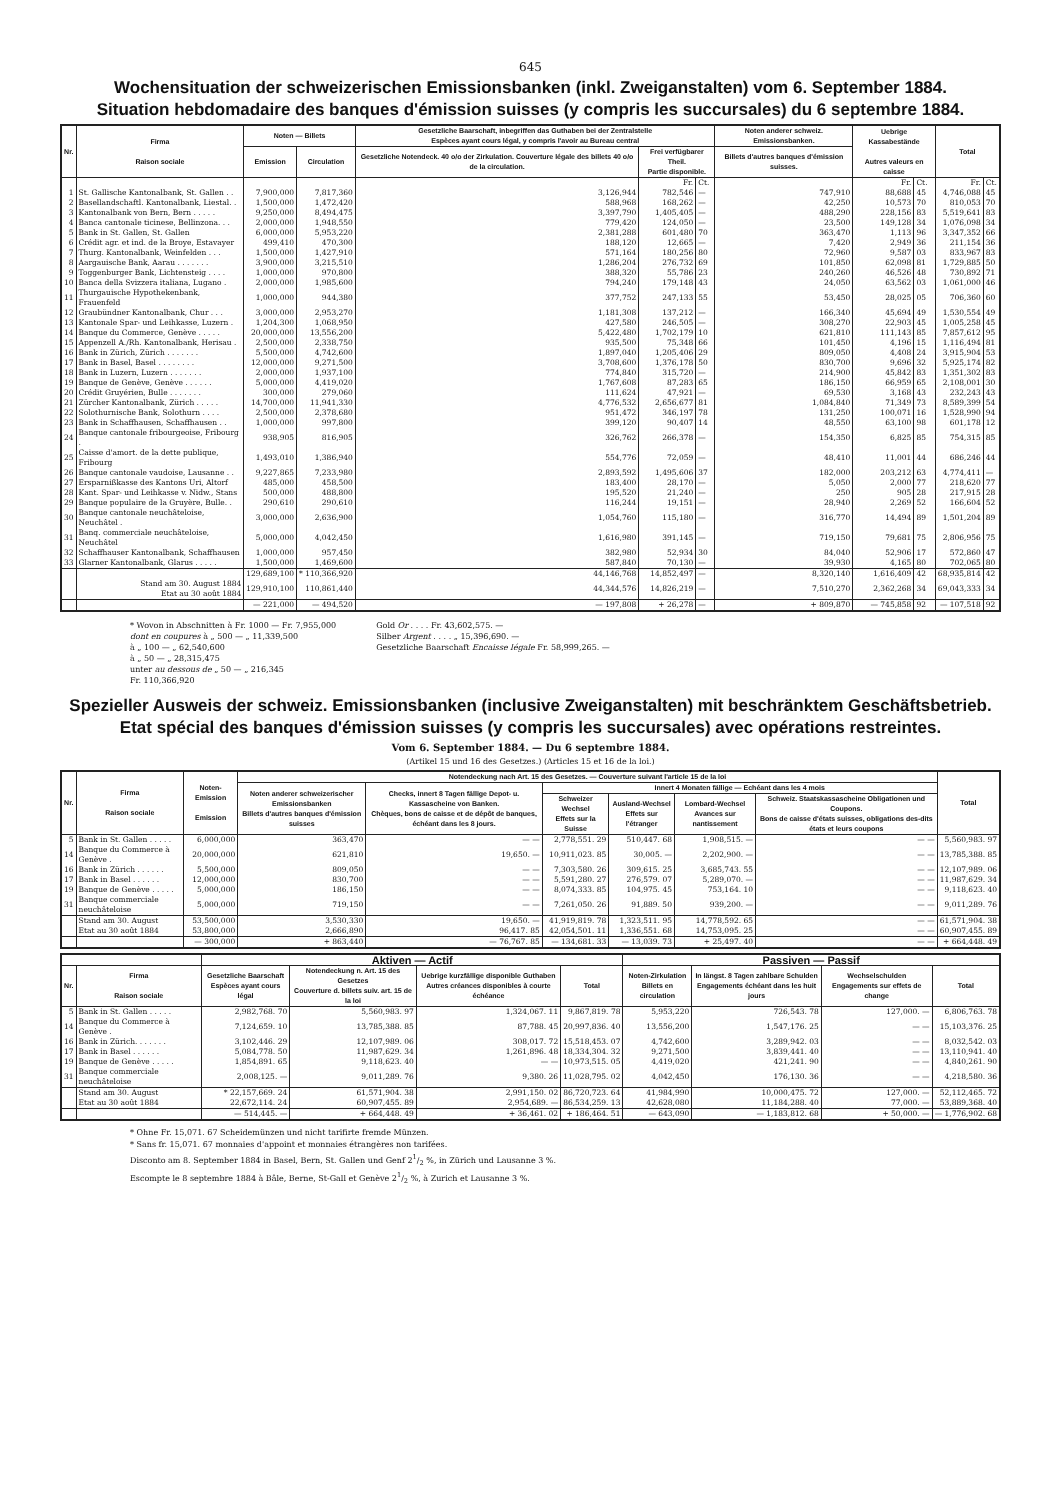645
Wochensituation der schweizerischen Emissionsbanken (inkl. Zweiganstalten) vom 6. September 1884.
Situation hebdomadaire des banques d'émission suisses (y compris les succursales) du 6 septembre 1884.
| Nr. | Firma Raison sociale | Noten — Billets | | Gesetzliche Baarschaft, inbegriffen das Guthaben bei der Zentralstelle Espèces ayant cours légal, y compris l'avoir au Bureau central | | | Noten anderer schweiz. Emissionsbanken. | Uebrige Kassabestände Autres valeurs en caisse | | Total | |
| --- | --- | --- | --- | --- | --- | --- | --- | --- | --- | --- | --- |
| | | Emission | Circulation | Gesetzliche Notendeck. 40 o/o der Zirkulation. Couverture légale des billets 40 o/o de la circulation. | Frei verfügbarer Theil. Partie disponible. | | Billets d'autres banques d'émission suisses. | | | | |
| | | | | | Fr. | Ct. | | Fr. | Ct. | Fr. | Ct. |
| 1 | St. Gallische Kantonalbank, St. Gallen . . | 7,900,000 | 7,817,360 | 3,126,944 | 782,546 | — | 747,910 | 88,688 | 45 | 4,746,088 | 45 |
| 2 | Basellandschaftl. Kantonalbank, Liestal. . | 1,500,000 | 1,472,420 | 588,968 | 168,262 | — | 42,250 | 10,573 | 70 | 810,053 | 70 |
| 3 | Kantonalbank von Bern, Bern . . . . . | 9,250,000 | 8,494,475 | 3,397,790 | 1,405,405 | — | 488,290 | 228,156 | 83 | 5,519,641 | 83 |
| 4 | Banca cantonale ticinese, Bellinzona. . . | 2,000,000 | 1,948,550 | 779,420 | 124,050 | — | 23,500 | 149,128 | 34 | 1,076,098 | 34 |
| 5 | Bank in St. Gallen, St. Gallen | 6,000,000 | 5,953,220 | 2,381,288 | 601,480 | 70 | 363,470 | 1,113 | 96 | 3,347,352 | 66 |
| 6 | Crédit agr. et ind. de la Broye, Estavayer | 499,410 | 470,300 | 188,120 | 12,665 | — | 7,420 | 2,949 | 36 | 211,154 | 36 |
| 7 | Thurg. Kantonalbank, Weinfelden . . . | 1,500,000 | 1,427,910 | 571,164 | 180,256 | 80 | 72,960 | 9,587 | 03 | 833,967 | 83 |
| 8 | Aargauische Bank, Aarau . . . . . . . | 3,900,000 | 3,215,510 | 1,286,204 | 276,732 | 69 | 101,850 | 62,098 | 81 | 1,729,885 | 50 |
| 9 | Toggenburger Bank, Lichtensteig . . . . | 1,000,000 | 970,800 | 388,320 | 55,786 | 23 | 240,260 | 46,526 | 48 | 730,892 | 71 |
| 10 | Banca della Svizzera italiana, Lugano . | 2,000,000 | 1,985,600 | 794,240 | 179,148 | 43 | 24,050 | 63,562 | 03 | 1,061,000 | 46 |
| 11 | Thurgauische Hypothekenbank, Frauenfeld | 1,000,000 | 944,380 | 377,752 | 247,133 | 55 | 53,450 | 28,025 | 05 | 706,360 | 60 |
| 12 | Graubündner Kantonalbank, Chur . . . | 3,000,000 | 2,953,270 | 1,181,308 | 137,212 | — | 166,340 | 45,694 | 49 | 1,530,554 | 49 |
| 13 | Kantonale Spar- und Leihkasse, Luzern . | 1,204,300 | 1,068,950 | 427,580 | 246,505 | — | 308,270 | 22,903 | 45 | 1,005,258 | 45 |
| 14 | Banque du Commerce, Genève . . . . . | 20,000,000 | 13,556,200 | 5,422,480 | 1,702,179 | 10 | 621,810 | 111,143 | 85 | 7,857,612 | 95 |
| 15 | Appenzell A./Rh. Kantonalbank, Herisau . | 2,500,000 | 2,338,750 | 935,500 | 75,348 | 66 | 101,450 | 4,196 | 15 | 1,116,494 | 81 |
| 16 | Bank in Zürich, Zürich . . . . . . . | 5,500,000 | 4,742,600 | 1,897,040 | 1,205,406 | 29 | 809,050 | 4,408 | 24 | 3,915,904 | 53 |
| 17 | Bank in Basel, Basel . . . . . . . . | 12,000,000 | 9,271,500 | 3,708,600 | 1,376,178 | 50 | 830,700 | 9,696 | 32 | 5,925,174 | 82 |
| 18 | Bank in Luzern, Luzern . . . . . . . | 2,000,000 | 1,937,100 | 774,840 | 315,720 | — | 214,900 | 45,842 | 83 | 1,351,302 | 83 |
| 19 | Banque de Genève, Genève . . . . . . | 5,000,000 | 4,419,020 | 1,767,608 | 87,283 | 65 | 186,150 | 66,959 | 65 | 2,108,001 | 30 |
| 20 | Crédit Gruyérien, Bulle . . . . . . . | 300,000 | 279,060 | 111,624 | 47,921 | — | 69,530 | 3,168 | 43 | 232,243 | 43 |
| 21 | Zürcher Kantonalbank, Zürich . . . . . | 14,700,000 | 11,941,330 | 4,776,532 | 2,656,677 | 81 | 1,084,840 | 71,349 | 73 | 8,589,399 | 54 |
| 22 | Solothurnische Bank, Solothurn . . . . | 2,500,000 | 2,378,680 | 951,472 | 346,197 | 78 | 131,250 | 100,071 | 16 | 1,528,990 | 94 |
| 23 | Bank in Schaffhausen, Schaffhausen . . | 1,000,000 | 997,800 | 399,120 | 90,407 | 14 | 48,550 | 63,100 | 98 | 601,178 | 12 |
| 24 | Banque cantonale fribourgeoise, Fribourg . | 938,905 | 816,905 | 326,762 | 266,378 | — | 154,350 | 6,825 | 85 | 754,315 | 85 |
| 25 | Caisse d'amort. de la dette publique, Fribourg | 1,493,010 | 1,386,940 | 554,776 | 72,059 | — | 48,410 | 11,001 | 44 | 686,246 | 44 |
| 26 | Banque cantonale vaudoise, Lausanne . . | 9,227,865 | 7,233,980 | 2,893,592 | 1,495,606 | 37 | 182,000 | 203,212 | 63 | 4,774,411 | — |
| 27 | Ersparnißkasse des Kantons Uri, Altorf | 485,000 | 458,500 | 183,400 | 28,170 | — | 5,050 | 2,000 | 77 | 218,620 | 77 |
| 28 | Kant. Spar- und Leihkasse v. Nidw., Stans | 500,000 | 488,800 | 195,520 | 21,240 | — | 250 | 905 | 28 | 217,915 | 28 |
| 29 | Banque populaire de la Gruyère, Bulle. . | 290,610 | 290,610 | 116,244 | 19,151 | — | 28,940 | 2,269 | 52 | 166,604 | 52 |
| 30 | Banque cantonale neuchâteloise, Neuchâtel . | 3,000,000 | 2,636,900 | 1,054,760 | 115,180 | — | 316,770 | 14,494 | 89 | 1,501,204 | 89 |
| 31 | Banq. commerciale neuchâteloise, Neuchâtel | 5,000,000 | 4,042,450 | 1,616,980 | 391,145 | — | 719,150 | 79,681 | 75 | 2,806,956 | 75 |
| 32 | Schaffhauser Kantonalbank, Schaffhausen | 1,000,000 | 957,450 | 382,980 | 52,934 | 30 | 84,040 | 52,906 | 17 | 572,860 | 47 |
| 33 | Glarner Kantonalbank, Glarus . . . . . | 1,500,000 | 1,469,600 | 587,840 | 70,130 | — | 39,930 | 4,165 | 80 | 702,065 | 80 |
| | | 129,689,100 | * 110,366,920 | 44,146,768 | 14,852,497 | — | 8,320,140 | 1,616,409 | 42 | 68,935,814 | 42 |
| | Stand am 30. August 1884 Etat au 30 août 1884 | 129,910,100 | 110,861,440 | 44,344,576 | 14,826,219 | — | 7,510,270 | 2,362,268 | 34 | 69,043,333 | 34 |
| | | — 221,000 | — 494,520 | — 197,808 | + 26,278 | — | + 809,870 | — 745,858 | 92 | — 107,518 | 92 |
* Wovon in Abschnitten à Fr. 1000 — Fr. 7,955,000
dont en coupures à „ 500 — „ 11,339,500
à „ 100 — „ 62,540,600
à „ 50 — „ 28,315,475
unter au dessous de „ 50 — „ 216,345
Fr. 110,366,920
Gold Or . . . . Fr. 43,602,575. —
Silber Argent . . . . „ 15,396,690. —
Gesetzliche Baarschaft Encaisse légale Fr. 58,999,265. —
Spezieller Ausweis der schweiz. Emissionsbanken (inclusive Zweiganstalten) mit beschränktem Geschäftsbetrieb.
Etat spécial des banques d'émission suisses (y compris les succursales) avec opérations restreintes.
Vom 6. September 1884. — Du 6 septembre 1884.
(Artikel 15 und 16 des Gesetzes.) (Articles 15 et 16 de la loi.)
| Nr. | Firma Raison sociale | Noten-Emission Emission | Notendeckung nach Art. 15 des Gesetzes. — Couverture suivant l'article 15 de la loi | | | | | | Total |
| --- | --- | --- | --- | --- | --- | --- | --- | --- | --- |
| | | | Noten anderer schweizerischer Emissionsbanken Billets d'autres banques d'émission suisses | Checks, innert 8 Tagen fällige Depot- u. Kassascheine von Banken. Chèques, bons de caisse et de dépôt de banques, échéant dans les 8 jours. | Innert 4 Monaten fällige — Echéant dans les 4 mois | | | | |
| | | | | | Schweizer Wechsel Effets sur la Suisse | Ausland-Wechsel Effets sur l'étranger | Lombard-Wechsel Avances sur nantissement | Schweiz. Staatskassascheine Obligationen und Coupons. Bons de caisse d'états suisses, obligations des-dits états et leurs coupons | |
| 5 | Bank in St. Gallen . . . . . | 6,000,000 | 363,470 | — — | 2,778,551. 29 | 510,447. 68 | 1,908,515. — | — — | 5,560,983. 97 |
| 14 | Banque du Commerce à Genève . | 20,000,000 | 621,810 | 19,650. — | 10,911,023. 85 | 30,005. — | 2,202,900. — | — — | 13,785,388. 85 |
| 16 | Bank in Zürich . . . . . . | 5,500,000 | 809,050 | — — | 7,303,580. 26 | 309,615. 25 | 3,685,743. 55 | — — | 12,107,989. 06 |
| 17 | Bank in Basel . . . . . . | 12,000,000 | 830,700 | — — | 5,591,280. 27 | 276,579. 07 | 5,289,070. — | — — | 11,987,629. 34 |
| 19 | Banque de Genève . . . . . | 5,000,000 | 186,150 | — — | 8,074,333. 85 | 104,975. 45 | 753,164. 10 | — — | 9,118,623. 40 |
| 31 | Banque commerciale neuchâteloise | 5,000,000 | 719,150 | — — | 7,261,050. 26 | 91,889. 50 | 939,200. — | — — | 9,011,289. 76 |
| | Stand am 30. August Etat au 30 août 1884 | 53,500,000 | 3,530,330 | 19,650. — | 41,919,819. 78 | 1,323,511. 95 | 14,778,592. 65 | — — | 61,571,904. 38 |
| | | 53,800,000 | 2,666,890 | 96,417. 85 | 42,054,501. 11 | 1,336,551. 68 | 14,753,095. 25 | — — | 60,907,455. 89 |
| | | — 300,000 | + 863,440 | — 76,767. 85 | — 134,681. 33 | — 13,039. 73 | + 25,497. 40 | — — | + 664,448. 49 |
| | | Aktiven — Actif | | | | Passiven — Passif | | | |
| --- | --- | --- | --- | --- | --- | --- | --- | --- | --- |
| Nr. | Firma Raison sociale | Gesetzliche Baarschaft Espèces ayant cours légal | Notendeckung n. Art. 15 des Gesetzes Couverture d. billets suiv. art. 15 de la loi | Uebrige kurzfällige disponible Guthaben Autres créances disponibles à courte échéance | Total | Noten-Zirkulation Billets en circulation | In längst. 8 Tagen zahlbare Schulden Engagements échéant dans les huit jours | Wechselschulden Engagements sur effets de change | Total |
| 5 | Bank in St. Gallen . . . . . | 2,982,768. 70 | 5,560,983. 97 | 1,324,067. 11 | 9,867,819. 78 | 5,953,220 | 726,543. 78 | 127,000. — | 6,806,763. 78 |
| 14 | Banque du Commerce à Genève . | 7,124,659. 10 | 13,785,388. 85 | 87,788. 45 | 20,997,836. 40 | 13,556,200 | 1,547,176. 25 | — — | 15,103,376. 25 |
| 16 | Bank in Zürich. . . . . . . | 3,102,446. 29 | 12,107,989. 06 | 308,017. 72 | 15,518,453. 07 | 4,742,600 | 3,289,942. 03 | — — | 8,032,542. 03 |
| 17 | Bank in Basel . . . . . . | 5,084,778. 50 | 11,987,629. 34 | 1,261,896. 48 | 18,334,304. 32 | 9,271,500 | 3,839,441. 40 | — — | 13,110,941. 40 |
| 19 | Banque de Genève . . . . . | 1,854,891. 65 | 9,118,623. 40 | — — | 10,973,515. 05 | 4,419,020 | 421,241. 90 | — — | 4,840,261. 90 |
| 31 | Banque commerciale neuchâteloise | 2,008,125. — | 9,011,289. 76 | 9,380. 26 | 11,028,795. 02 | 4,042,450 | 176,130. 36 | — — | 4,218,580. 36 |
| | Stand am 30. August Etat au 30 août 1884 | * 22,157,669. 24 | 61,571,904. 38 | 2,991,150. 02 | 86,720,723. 64 | 41,984,990 | 10,000,475. 72 | 127,000. — | 52,112,465. 72 |
| | | 22,672,114. 24 | 60,907,455. 89 | 2,954,689. — | 86,534,259. 13 | 42,628,080 | 11,184,288. 40 | 77,000. — | 53,889,368. 40 |
| | | — 514,445. — | + 664,448. 49 | + 36,461. 02 | + 186,464. 51 | — 643,090 | — 1,183,812. 68 | + 50,000. — | — 1,776,902. 68 |
* Ohne Fr. 15,071. 67 Scheidemünzen und nicht tarifirte fremde Münzen.
* Sans fr. 15,071. 67 monnaies d'appoint et monnaies étrangères non tarifées.
Disconto am 8. September 1884 in Basel, Bern, St. Gallen und Genf 21/2 %, in Zürich und Lausanne 3 %.
Escompte le 8 septembre 1884 à Bâle, Berne, St-Gall et Genève 21/2 %, à Zurich et Lausanne 3 %.